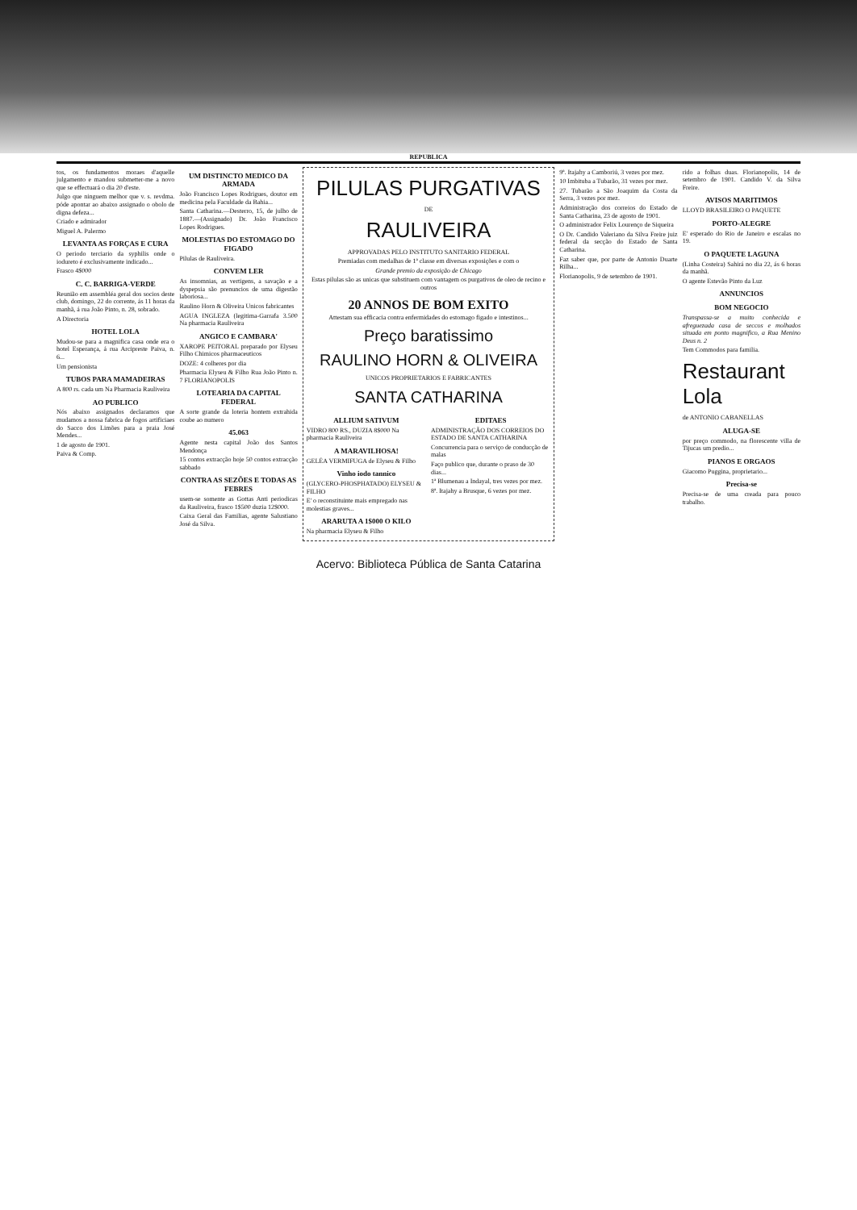REPUBLICA
tos, os fundamentos moraes d'aquelle julgamento e mandou submetter-me a novo que se effectuará o dia 20 d'este.
Julgo que ninguem melhor que v. s. revdma. póde apontar ao abaixo assignado o obolo de digna defeza...
Criado e admirador
Miguel A. Palermo
LEVANTA AS FORÇAS E CURA
O periodo terciario da syphilis onde o iodureto é exclusivamente indicado...
Frasco 4$000
C. C. BARRIGA-VERDE
Reunião em assembléa geral dos socios deste club, domingo, 22 do corrente, ás 11 horas da manhã, á rua João Pinto, n. 28, sobrado.
A Directoria
HOTEL LOLA
Mudou-se para a magnifica casa onde era o hotel Esperança, á rua Arcipreste Paiva, n. 6...
Um pensionista
TUBOS PARA MAMADEIRAS
A 800 rs. cada um Na Pharmacia Rauliveira
AO PUBLICO
Nós abaixo assignados declaramos que mudamos a nossa fabrica de fogos artificiaes do Sacco dos Limões para a praia José Mendes...
1 de agosto de 1901.
Paiva & Comp.
UM DISTINCTO MEDICO DA ARMADA
João Francisco Lopes Rodrigues, doutor em medicina pela Faculdade da Bahia...
Santa Catharina.—Desterro, 15, de julho de 1887.—(Assignado) Dr. João Francisco Lopes Rodrigues.
MOLESTIAS DO ESTOMAGO DO FIGADO
Pilulas de Rauliveira.
CONVEM LER
As insomnias, as vertigens, a savação e a dyspepsia são prenuncios de uma digestão laboriosa...
Raulino Horn & Oliveira Unicos fabricantes
AGUA INGLEZA (legitima-Garrafa 3.500 Na pharmacia Rauliveira
ANGICO E CAMBARA'
XAROPE PEITORAL preparado por Elyseu Filho Chimicos pharmaceuticos
DOZE: 4 colheres por dia
Pharmacia Elyseu & Filho Rua João Pinto n. 7 FLORIANOPOLIS
LOTEARIA DA CAPITAL FEDERAL
A sorte grande da loteria hontem extrahida coube ao numero
45.063
Agente nesta capital João dos Santos Mendonça
15 contos extracção hoje 50 contos extracção sabbado
CONTRA AS SEZÕES E TODAS AS FEBRES
usem-se somente as Gottas Anti periodicas da Rauliveira, frasco 1$500 duzia 12$000.
Caixa Geral das Familias, agente Salustiano José da Silva.
PILULAS PURGATIVAS
DE
RAULIVEIRA
APPROVADAS PELO INSTITUTO SANITARIO FEDERAL
Premiadas com medalhas de 1ª classe em diversas exposições e com o
Grande premio da exposição de Chicago
Estas pilulas são as unicas que substituem com vantagem os purgativos de oleo de recino e outros
20 ANNOS DE BOM EXITO
Attestam sua efficacia contra enfermidades do estomago figado e intestinos...
Preço baratissimo
RAULINO HORN & OLIVEIRA
UNICOS PROPRIETARIOS E FABRICANTES
SANTA CATHARINA
ALLIUM SATIVUM
VIDRO 800 RS., DUZIA 8$000 Na pharmacia Rauliveira
A MARAVILHOSA!
GELÉA VERMIFUGA de Elyseu & Filho
Vinho iodo tannico
(GLYCERO-PHOSPHATADO) ELYSEU & FILHO
E' o reconstituinte mais empregado nas molestias graves...
ARARUTA A 1$000 O KILO
Na pharmacia Elyseu & Filho
EDITAES
ADMINISTRAÇÃO DOS CORREIOS DO ESTADO DE SANTA CATHARINA
Concurrencia para o serviço de conducção de malas
Faço publico que, durante o praso de 30 dias...
1ª Blumenau a Indayal, tres vezes por mez.
8ª. Itajahy a Brusque, 6 vezes por mez.
9ª. Itajahy a Camboriú, 3 vezes por mez.
10 Imbituba a Tubarão, 31 vezes por mez.
27. Tubarão a São Joaquim da Costa da Serra, 3 vezes por mez.
Administração dos correios do Estado de Santa Catharina, 23 de agosto de 1901.
O administrador Felix Lourenço de Siqueira
O Dr. Candido Valeriano da Silva Freire juiz federal da secção do Estado de Santa Catharina.
Faz saber que, por parte de Antonio Duarte Rilha...
Florianopolis, 9 de setembro de 1901.
rido a folhas duas. Florianopolis, 14 de setembro de 1901. Candido V. da Silva Freire.
AVISOS MARITIMOS
LLOYD BRASILEIRO O PAQUETE
PORTO-ALEGRE
E' esperado do Rio de Janeiro e escalas no 19.
O PAQUETE LAGUNA
(Linha Costeira) Sahirá no dia 22, ás 6 horas da manhã.
O agente Estevão Pinto da Luz
ANNUNCIOS
BOM NEGOCIO
Transpassa-se a muito conhecida e afreguezada casa de seccos e molhados situada em ponto magnifico, a Rua Menino Deus n. 2
Tem Commodos para familia.
Restaurant Lola
de ANTONIO CABANELLAS
ALUGA-SE
por preço commodo, na florescente villa de Tijucas um predio...
PIANOS E ORGAOS
Giacomo Puggina, proprietario...
Precisa-se
Precisa-se de uma creada para pouco trabalho.
Acervo: Biblioteca Pública de Santa Catarina